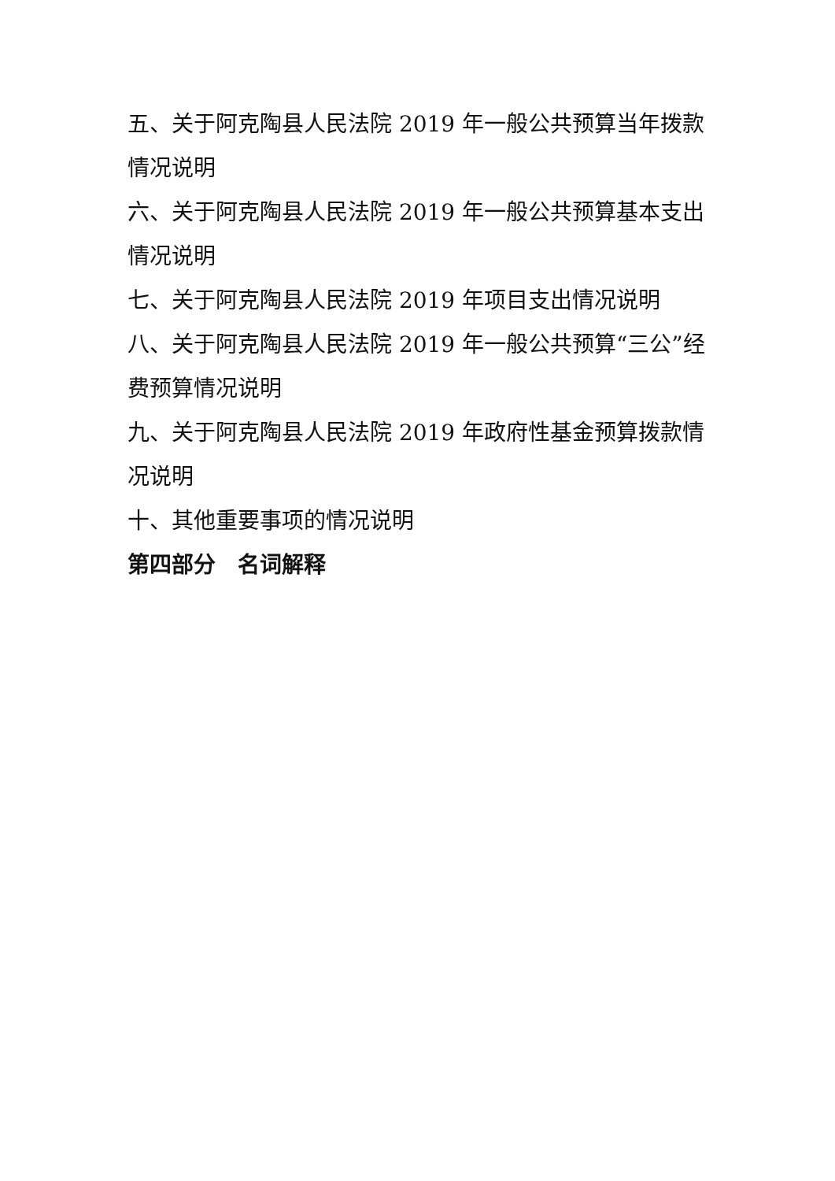五、关于阿克陶县人民法院 2019 年一般公共预算当年拨款情况说明
六、关于阿克陶县人民法院 2019 年一般公共预算基本支出情况说明
七、关于阿克陶县人民法院 2019 年项目支出情况说明
八、关于阿克陶县人民法院 2019 年一般公共预算“三公”经费预算情况说明
九、关于阿克陶县人民法院 2019 年政府性基金预算拨款情况说明
十、其他重要事项的情况说明
第四部分　名词解释